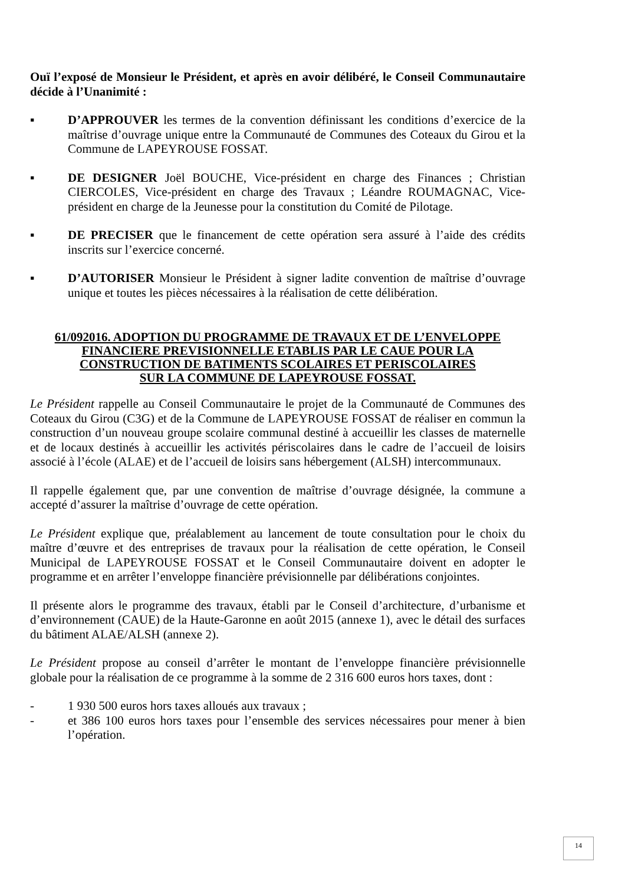Ouï l’exposé de Monsieur le Président, et après en avoir délibéré, le Conseil Communautaire décide à l’Unanimité :
▪ D’APPROUVER les termes de la convention définissant les conditions d’exercice de la maîtrise d’ouvrage unique entre la Communauté de Communes des Coteaux du Girou et la Commune de LAPEYROUSE FOSSAT.
▪ DE DESIGNER Joël BOUCHE, Vice-président en charge des Finances ; Christian CIERCOLES, Vice-président en charge des Travaux ; Léandre ROUMAGNAC, Vice-président en charge de la Jeunesse pour la constitution du Comité de Pilotage.
▪ DE PRECISER que le financement de cette opération sera assuré à l’aide des crédits inscrits sur l’exercice concerné.
▪ D’AUTORISER Monsieur le Président à signer ladite convention de maîtrise d’ouvrage unique et toutes les pièces nécessaires à la réalisation de cette délibération.
61/092016. ADOPTION DU PROGRAMME DE TRAVAUX ET DE L’ENVELOPPE
FINANCIERE PREVISIONNELLE ETABLIS PAR LE CAUE POUR LA
CONSTRUCTION DE BATIMENTS SCOLAIRES ET PERISCOLAIRES
SUR LA COMMUNE DE LAPEYROUSE FOSSAT.
Le Président rappelle au Conseil Communautaire le projet de la Communauté de Communes des Coteaux du Girou (C3G) et de la Commune de LAPEYROUSE FOSSAT de réaliser en commun la construction d’un nouveau groupe scolaire communal destiné à accueillir les classes de maternelle et de locaux destinés à accueillir les activités périscolaires dans le cadre de l’accueil de loisirs associé à l’école (ALAE) et de l’accueil de loisirs sans hébergement (ALSH) intercommunaux.
Il rappelle également que, par une convention de maîtrise d’ouvrage désignée, la commune a accepté d’assurer la maîtrise d’ouvrage de cette opération.
Le Président explique que, préalablement au lancement de toute consultation pour le choix du maître d’œuvre et des entreprises de travaux pour la réalisation de cette opération, le Conseil Municipal de LAPEYROUSE FOSSAT et le Conseil Communautaire doivent en adopter le programme et en arrêter l’enveloppe financière prévisionnelle par délibérations conjointes.
Il présente alors le programme des travaux, établi par le Conseil d’architecture, d’urbanisme et d’environnement (CAUE) de la Haute-Garonne en août 2015 (annexe 1), avec le détail des surfaces du bâtiment ALAE/ALSH (annexe 2).
Le Président propose au conseil d’arrêter le montant de l’enveloppe financière prévisionnelle globale pour la réalisation de ce programme à la somme de 2 316 600 euros hors taxes, dont :
- 1 930 500 euros hors taxes alloués aux travaux ;
- et 386 100 euros hors taxes pour l’ensemble des services nécessaires pour mener à bien l’opération.
14